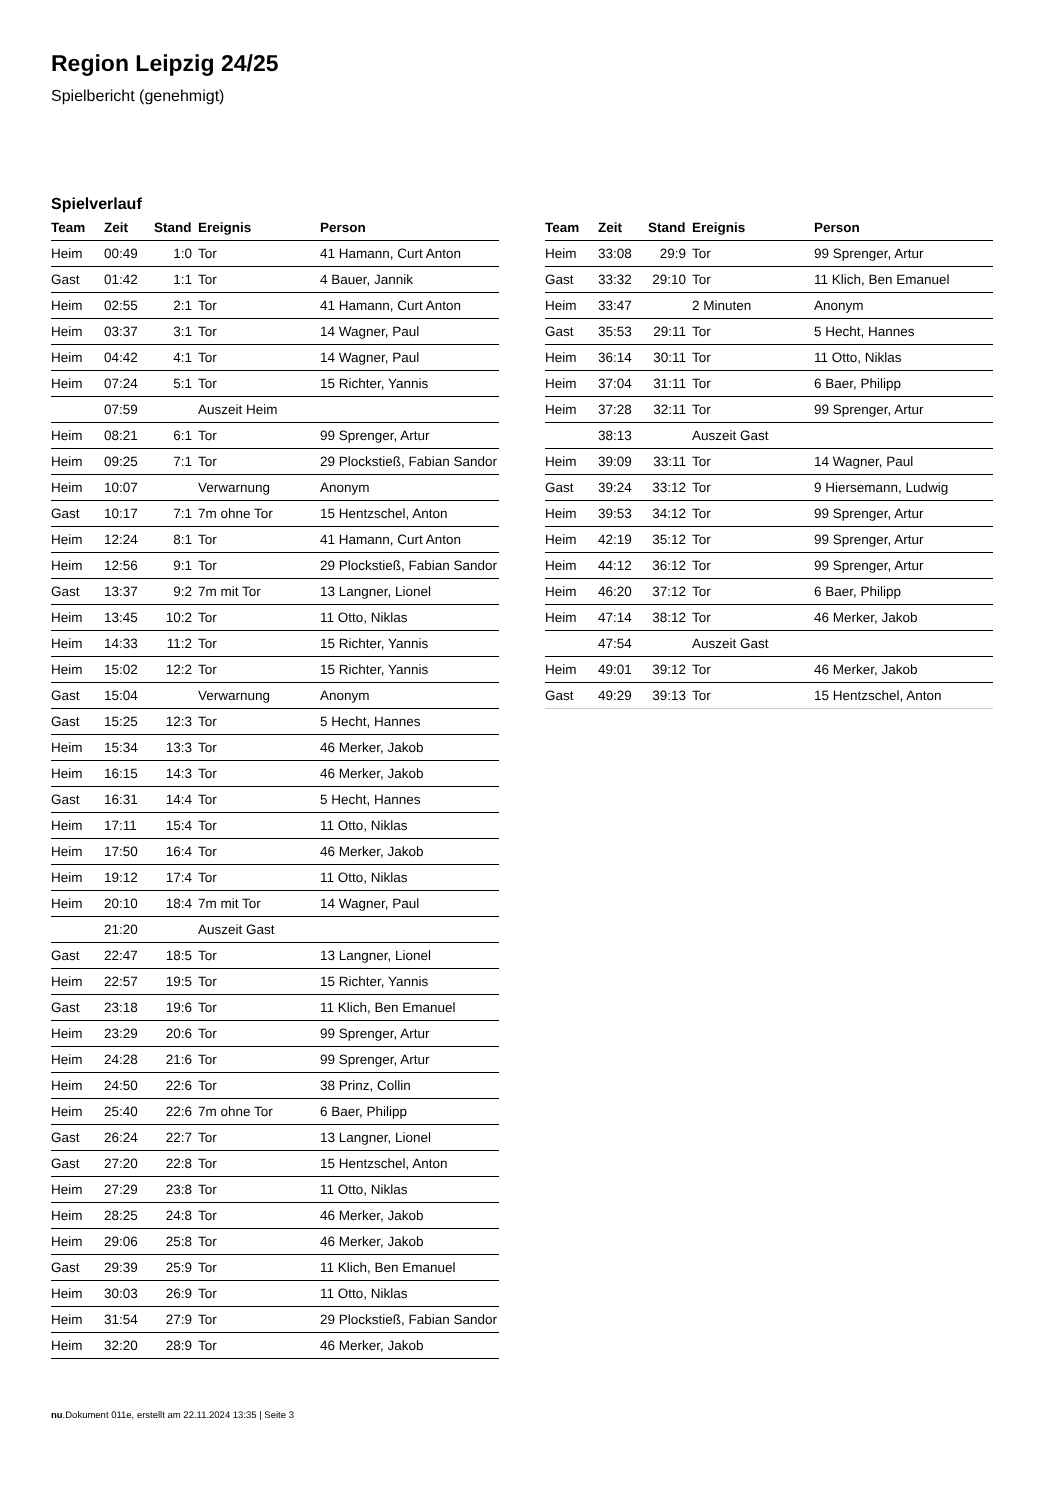Region Leipzig 24/25
Spielbericht (genehmigt)
Spielverlauf
| Team | Zeit | Stand | Ereignis | Person |
| --- | --- | --- | --- | --- |
| Heim | 00:49 | 1:0 | Tor | 41 Hamann, Curt Anton |
| Gast | 01:42 | 1:1 | Tor | 4 Bauer, Jannik |
| Heim | 02:55 | 2:1 | Tor | 41 Hamann, Curt Anton |
| Heim | 03:37 | 3:1 | Tor | 14 Wagner, Paul |
| Heim | 04:42 | 4:1 | Tor | 14 Wagner, Paul |
| Heim | 07:24 | 5:1 | Tor | 15 Richter, Yannis |
| | 07:59 | | Auszeit Heim | |
| Heim | 08:21 | 6:1 | Tor | 99 Sprenger, Artur |
| Heim | 09:25 | 7:1 | Tor | 29 Plockstieß, Fabian Sandor |
| Heim | 10:07 | | Verwarnung | Anonym |
| Gast | 10:17 | 7:1 | 7m ohne Tor | 15 Hentzschel, Anton |
| Heim | 12:24 | 8:1 | Tor | 41 Hamann, Curt Anton |
| Heim | 12:56 | 9:1 | Tor | 29 Plockstieß, Fabian Sandor |
| Gast | 13:37 | 9:2 | 7m mit Tor | 13 Langner, Lionel |
| Heim | 13:45 | 10:2 | Tor | 11 Otto, Niklas |
| Heim | 14:33 | 11:2 | Tor | 15 Richter, Yannis |
| Heim | 15:02 | 12:2 | Tor | 15 Richter, Yannis |
| Gast | 15:04 | | Verwarnung | Anonym |
| Gast | 15:25 | 12:3 | Tor | 5 Hecht, Hannes |
| Heim | 15:34 | 13:3 | Tor | 46 Merker, Jakob |
| Heim | 16:15 | 14:3 | Tor | 46 Merker, Jakob |
| Gast | 16:31 | 14:4 | Tor | 5 Hecht, Hannes |
| Heim | 17:11 | 15:4 | Tor | 11 Otto, Niklas |
| Heim | 17:50 | 16:4 | Tor | 46 Merker, Jakob |
| Heim | 19:12 | 17:4 | Tor | 11 Otto, Niklas |
| Heim | 20:10 | 18:4 | 7m mit Tor | 14 Wagner, Paul |
| | 21:20 | | Auszeit Gast | |
| Gast | 22:47 | 18:5 | Tor | 13 Langner, Lionel |
| Heim | 22:57 | 19:5 | Tor | 15 Richter, Yannis |
| Gast | 23:18 | 19:6 | Tor | 11 Klich, Ben Emanuel |
| Heim | 23:29 | 20:6 | Tor | 99 Sprenger, Artur |
| Heim | 24:28 | 21:6 | Tor | 99 Sprenger, Artur |
| Heim | 24:50 | 22:6 | Tor | 38 Prinz, Collin |
| Heim | 25:40 | 22:6 | 7m ohne Tor | 6 Baer, Philipp |
| Gast | 26:24 | 22:7 | Tor | 13 Langner, Lionel |
| Gast | 27:20 | 22:8 | Tor | 15 Hentzschel, Anton |
| Heim | 27:29 | 23:8 | Tor | 11 Otto, Niklas |
| Heim | 28:25 | 24:8 | Tor | 46 Merker, Jakob |
| Heim | 29:06 | 25:8 | Tor | 46 Merker, Jakob |
| Gast | 29:39 | 25:9 | Tor | 11 Klich, Ben Emanuel |
| Heim | 30:03 | 26:9 | Tor | 11 Otto, Niklas |
| Heim | 31:54 | 27:9 | Tor | 29 Plockstieß, Fabian Sandor |
| Heim | 32:20 | 28:9 | Tor | 46 Merker, Jakob |
| Team | Zeit | Stand | Ereignis | Person |
| --- | --- | --- | --- | --- |
| Heim | 33:08 | 29:9 | Tor | 99 Sprenger, Artur |
| Gast | 33:32 | 29:10 | Tor | 11 Klich, Ben Emanuel |
| Heim | 33:47 | | 2 Minuten | Anonym |
| Gast | 35:53 | 29:11 | Tor | 5 Hecht, Hannes |
| Heim | 36:14 | 30:11 | Tor | 11 Otto, Niklas |
| Heim | 37:04 | 31:11 | Tor | 6 Baer, Philipp |
| Heim | 37:28 | 32:11 | Tor | 99 Sprenger, Artur |
| | 38:13 | | Auszeit Gast | |
| Heim | 39:09 | 33:11 | Tor | 14 Wagner, Paul |
| Gast | 39:24 | 33:12 | Tor | 9 Hiersemann, Ludwig |
| Heim | 39:53 | 34:12 | Tor | 99 Sprenger, Artur |
| Heim | 42:19 | 35:12 | Tor | 99 Sprenger, Artur |
| Heim | 44:12 | 36:12 | Tor | 99 Sprenger, Artur |
| Heim | 46:20 | 37:12 | Tor | 6 Baer, Philipp |
| Heim | 47:14 | 38:12 | Tor | 46 Merker, Jakob |
| | 47:54 | | Auszeit Gast | |
| Heim | 49:01 | 39:12 | Tor | 46 Merker, Jakob |
| Gast | 49:29 | 39:13 | Tor | 15 Hentzschel, Anton |
nu.Dokument 011e, erstellt am 22.11.2024 13:35 | Seite 3